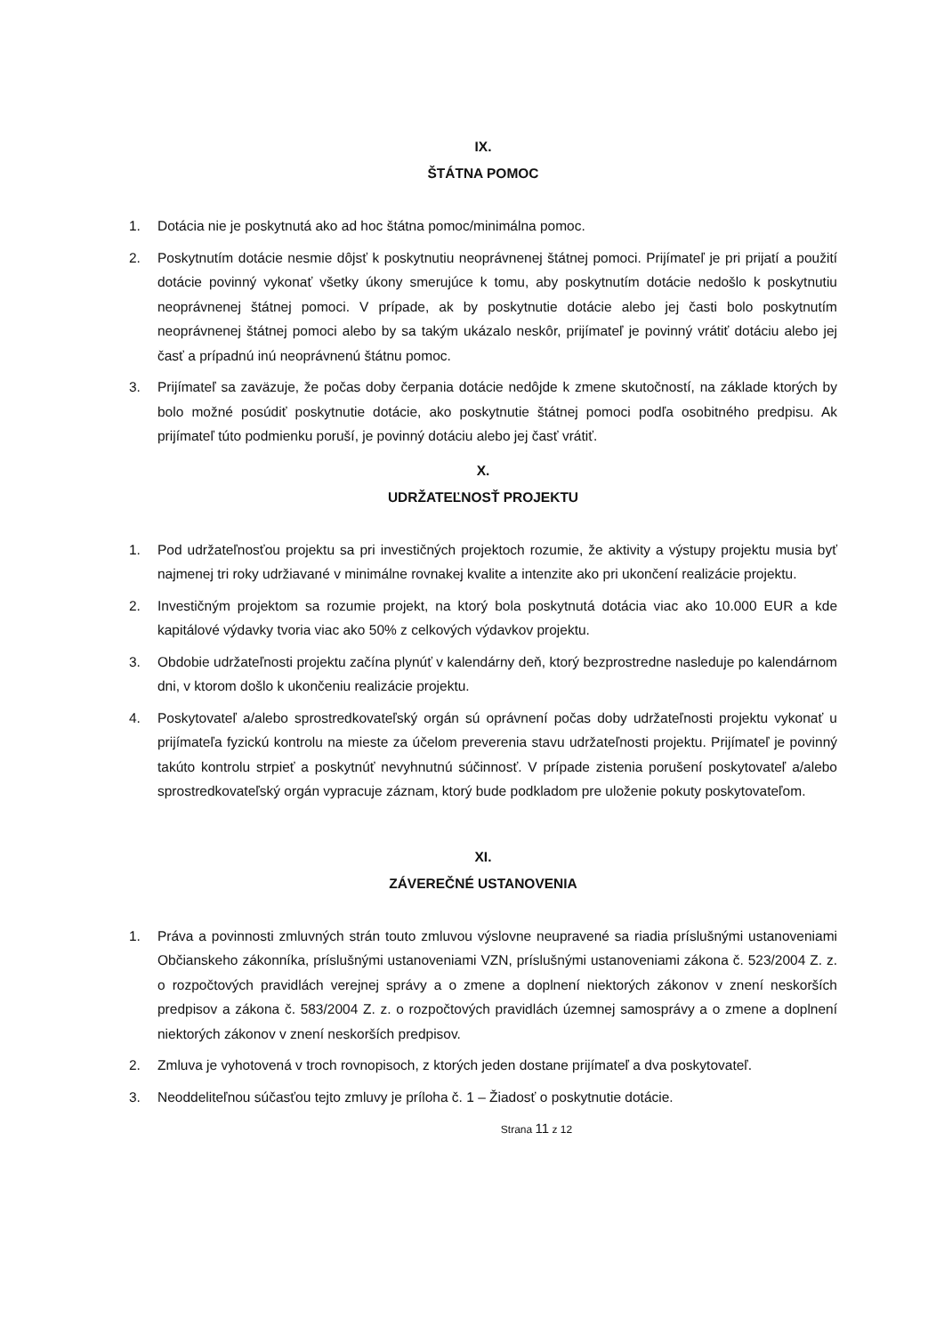IX.
ŠTÁTNA POMOC
1. Dotácia nie je poskytnutá ako ad hoc štátna pomoc/minimálna pomoc.
2. Poskytnutím dotácie nesmie dôjsť k poskytnutiu neoprávnenej štátnej pomoci. Prijímateľ je pri prijatí a použití dotácie povinný vykonať všetky úkony smerujúce k tomu, aby poskytnutím dotácie nedošlo k poskytnutiu neoprávnenej štátnej pomoci. V prípade, ak by poskytnutie dotácie alebo jej časti bolo poskytnutím neoprávnenej štátnej pomoci alebo by sa takým ukázalo neskôr, prijímateľ je povinný vrátiť dotáciu alebo jej časť a prípadnú inú neoprávnenú štátnu pomoc.
3. Prijímateľ sa zaväzuje, že počas doby čerpania dotácie nedôjde k zmene skutočností, na základe ktorých by bolo možné posúdiť poskytnutie dotácie, ako poskytnutie štátnej pomoci podľa osobitného predpisu. Ak prijímateľ túto podmienku poruší, je povinný dotáciu alebo jej časť vrátiť.
X.
UDRŽATEĽNOSŤ PROJEKTU
1. Pod udržateľnosťou projektu sa pri investičných projektoch rozumie, že aktivity a výstupy projektu musia byť najmenej tri roky udržiavané v minimálne rovnakej kvalite a intenzite ako pri ukončení realizácie projektu.
2. Investičným projektom sa rozumie projekt, na ktorý bola poskytnutá dotácia viac ako 10.000 EUR a kde kapitálové výdavky tvoria viac ako 50% z celkových výdavkov projektu.
3. Obdobie udržateľnosti projektu začína plynúť v kalendárny deň, ktorý bezprostredne nasleduje po kalendárnom dni, v ktorom došlo k ukončeniu realizácie projektu.
4. Poskytovateľ a/alebo sprostredkovateľský orgán sú oprávnení počas doby udržateľnosti projektu vykonať u prijímateľa fyzickú kontrolu na mieste za účelom preverenia stavu udržateľnosti projektu. Prijímateľ je povinný takúto kontrolu strpieť a poskytnúť nevyhnutnú súčinnosť. V prípade zistenia porušení poskytovateľ a/alebo sprostredkovateľský orgán vypracuje záznam, ktorý bude podkladom pre uloženie pokuty poskytovateľom.
XI.
ZÁVEREČNÉ USTANOVENIA
1. Práva a povinnosti zmluvných strán touto zmluvou výslovne neupravené sa riadia príslušnými ustanoveniami Občianskeho zákonníka, príslušnými ustanoveniami VZN, príslušnými ustanoveniami zákona č. 523/2004 Z. z. o rozpočtových pravidlách verejnej správy a o zmene a doplnení niektorých zákonov v znení neskorších predpisov a zákona č. 583/2004 Z. z. o rozpočtových pravidlách územnej samosprávy a o zmene a doplnení niektorých zákonov v znení neskorších predpisov.
2. Zmluva je vyhotovená v troch rovnopisoch, z ktorých jeden dostane prijímateľ a dva poskytovateľ.
3. Neoddeliteľnou súčasťou tejto zmluvy je príloha č. 1 – Žiadosť o poskytnutie dotácie.
Strana 11 z 12